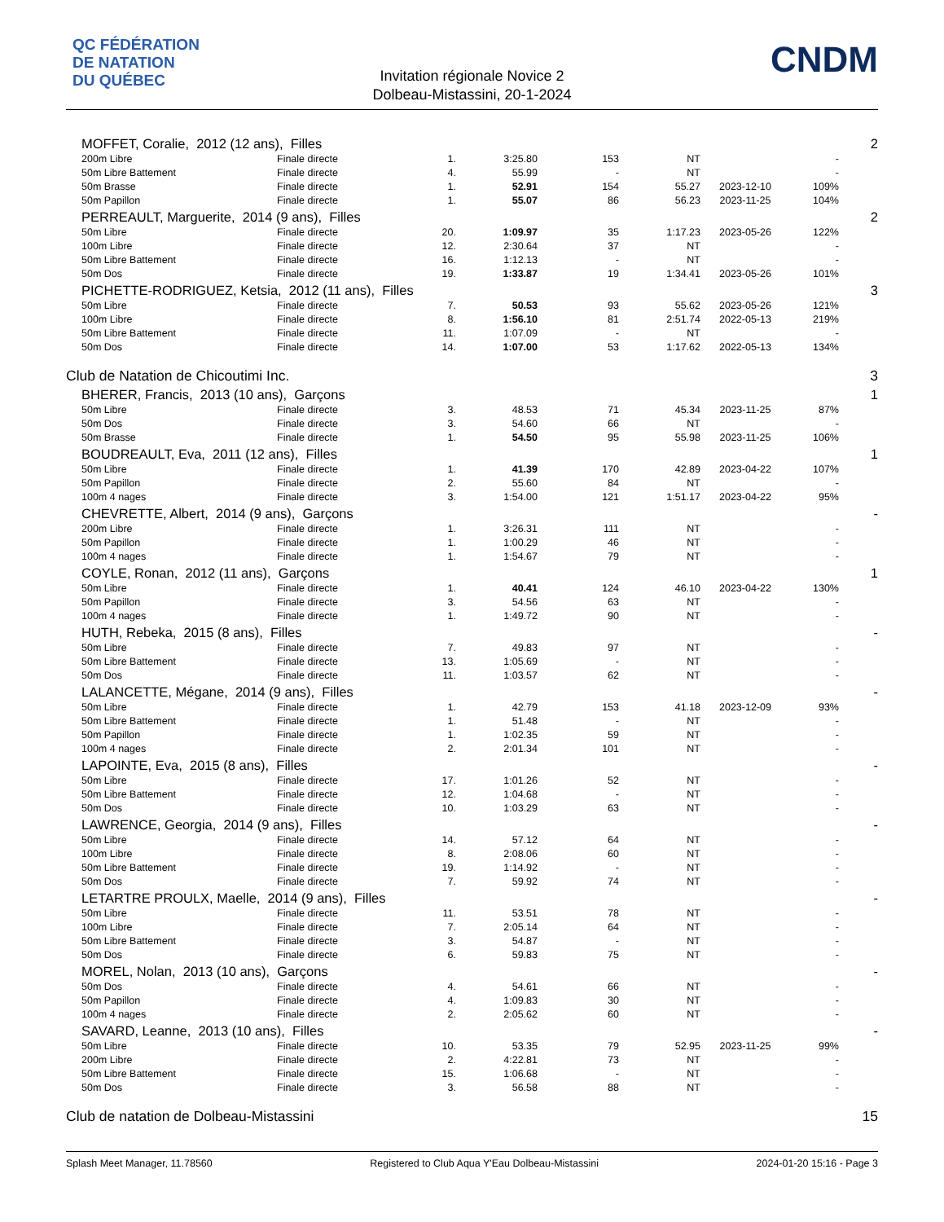QC FÉDÉRATION
DE NATATION
DU QUÉBEC
CNDM
Invitation régionale Novice 2
Dolbeau-Mistassini, 20-1-2024
| | MOFFET, Coralie, 2012 (12 ans), Filles | | | | | | | | 2 |
| | 200m Libre | Finale directe | 1. | 3:25.80 | 153 | NT | | - | |
| | 50m Libre Battement | Finale directe | 4. | 55.99 | - | NT | | - | |
| | 50m Brasse | Finale directe | 1. | 52.91 | 154 | 55.27 | 2023-12-10 | 109% | |
| | 50m Papillon | Finale directe | 1. | 55.07 | 86 | 56.23 | 2023-11-25 | 104% | |
| | PERREAULT, Marguerite, 2014 (9 ans), Filles | | | | | | | | 2 |
| | 50m Libre | Finale directe | 20. | 1:09.97 | 35 | 1:17.23 | 2023-05-26 | 122% | |
| | 100m Libre | Finale directe | 12. | 2:30.64 | 37 | NT | | - | |
| | 50m Libre Battement | Finale directe | 16. | 1:12.13 | - | NT | | - | |
| | 50m Dos | Finale directe | 19. | 1:33.87 | 19 | 1:34.41 | 2023-05-26 | 101% | |
| | PICHETTE-RODRIGUEZ, Ketsia, 2012 (11 ans), Filles | | | | | | | | 3 |
| | 50m Libre | Finale directe | 7. | 50.53 | 93 | 55.62 | 2023-05-26 | 121% | |
| | 100m Libre | Finale directe | 8. | 1:56.10 | 81 | 2:51.74 | 2022-05-13 | 219% | |
| | 50m Libre Battement | Finale directe | 11. | 1:07.09 | - | NT | | - | |
| | 50m Dos | Finale directe | 14. | 1:07.00 | 53 | 1:17.62 | 2022-05-13 | 134% | |
| Club de Natation de Chicoutimi Inc. | | | | | | | | | 3 |
| | BHERER, Francis, 2013 (10 ans), Garçons | | | | | | | | 1 |
| | 50m Libre | Finale directe | 3. | 48.53 | 71 | 45.34 | 2023-11-25 | 87% | |
| | 50m Dos | Finale directe | 3. | 54.60 | 66 | NT | | - | |
| | 50m Brasse | Finale directe | 1. | 54.50 | 95 | 55.98 | 2023-11-25 | 106% | |
| | BOUDREAULT, Eva, 2011 (12 ans), Filles | | | | | | | | 1 |
| | 50m Libre | Finale directe | 1. | 41.39 | 170 | 42.89 | 2023-04-22 | 107% | |
| | 50m Papillon | Finale directe | 2. | 55.60 | 84 | NT | | - | |
| | 100m 4 nages | Finale directe | 3. | 1:54.00 | 121 | 1:51.17 | 2023-04-22 | 95% | |
| | CHEVRETTE, Albert, 2014 (9 ans), Garçons | | | | | | | | - |
| | 200m Libre | Finale directe | 1. | 3:26.31 | 111 | NT | | - | |
| | 50m Papillon | Finale directe | 1. | 1:00.29 | 46 | NT | | - | |
| | 100m 4 nages | Finale directe | 1. | 1:54.67 | 79 | NT | | - | |
| | COYLE, Ronan, 2012 (11 ans), Garçons | | | | | | | | 1 |
| | 50m Libre | Finale directe | 1. | 40.41 | 124 | 46.10 | 2023-04-22 | 130% | |
| | 50m Papillon | Finale directe | 3. | 54.56 | 63 | NT | | - | |
| | 100m 4 nages | Finale directe | 1. | 1:49.72 | 90 | NT | | - | |
| | HUTH, Rebeka, 2015 (8 ans), Filles | | | | | | | | - |
| | 50m Libre | Finale directe | 7. | 49.83 | 97 | NT | | - | |
| | 50m Libre Battement | Finale directe | 13. | 1:05.69 | - | NT | | - | |
| | 50m Dos | Finale directe | 11. | 1:03.57 | 62 | NT | | - | |
| | LALANCETTE, Mégane, 2014 (9 ans), Filles | | | | | | | | - |
| | 50m Libre | Finale directe | 1. | 42.79 | 153 | 41.18 | 2023-12-09 | 93% | |
| | 50m Libre Battement | Finale directe | 1. | 51.48 | - | NT | | - | |
| | 50m Papillon | Finale directe | 1. | 1:02.35 | 59 | NT | | - | |
| | 100m 4 nages | Finale directe | 2. | 2:01.34 | 101 | NT | | - | |
| | LAPOINTE, Eva, 2015 (8 ans), Filles | | | | | | | | - |
| | 50m Libre | Finale directe | 17. | 1:01.26 | 52 | NT | | - | |
| | 50m Libre Battement | Finale directe | 12. | 1:04.68 | - | NT | | - | |
| | 50m Dos | Finale directe | 10. | 1:03.29 | 63 | NT | | - | |
| | LAWRENCE, Georgia, 2014 (9 ans), Filles | | | | | | | | - |
| | 50m Libre | Finale directe | 14. | 57.12 | 64 | NT | | - | |
| | 100m Libre | Finale directe | 8. | 2:08.06 | 60 | NT | | - | |
| | 50m Libre Battement | Finale directe | 19. | 1:14.92 | - | NT | | - | |
| | 50m Dos | Finale directe | 7. | 59.92 | 74 | NT | | - | |
| | LETARTRE PROULX, Maelle, 2014 (9 ans), Filles | | | | | | | | - |
| | 50m Libre | Finale directe | 11. | 53.51 | 78 | NT | | - | |
| | 100m Libre | Finale directe | 7. | 2:05.14 | 64 | NT | | - | |
| | 50m Libre Battement | Finale directe | 3. | 54.87 | - | NT | | - | |
| | 50m Dos | Finale directe | 6. | 59.83 | 75 | NT | | - | |
| | MOREL, Nolan, 2013 (10 ans), Garçons | | | | | | | | - |
| | 50m Dos | Finale directe | 4. | 54.61 | 66 | NT | | - | |
| | 50m Papillon | Finale directe | 4. | 1:09.83 | 30 | NT | | - | |
| | 100m 4 nages | Finale directe | 2. | 2:05.62 | 60 | NT | | - | |
| | SAVARD, Leanne, 2013 (10 ans), Filles | | | | | | | | - |
| | 50m Libre | Finale directe | 10. | 53.35 | 79 | 52.95 | 2023-11-25 | 99% | |
| | 200m Libre | Finale directe | 2. | 4:22.81 | 73 | NT | | - | |
| | 50m Libre Battement | Finale directe | 15. | 1:06.68 | - | NT | | - | |
| | 50m Dos | Finale directe | 3. | 56.58 | 88 | NT | | - | |
| Club de natation de Dolbeau-Mistassini | | | | | | | | | 15 |
Splash Meet Manager, 11.78560 Registered to Club Aqua Y'Eau Dolbeau-Mistassini 2024-01-20 15:16 - Page 3